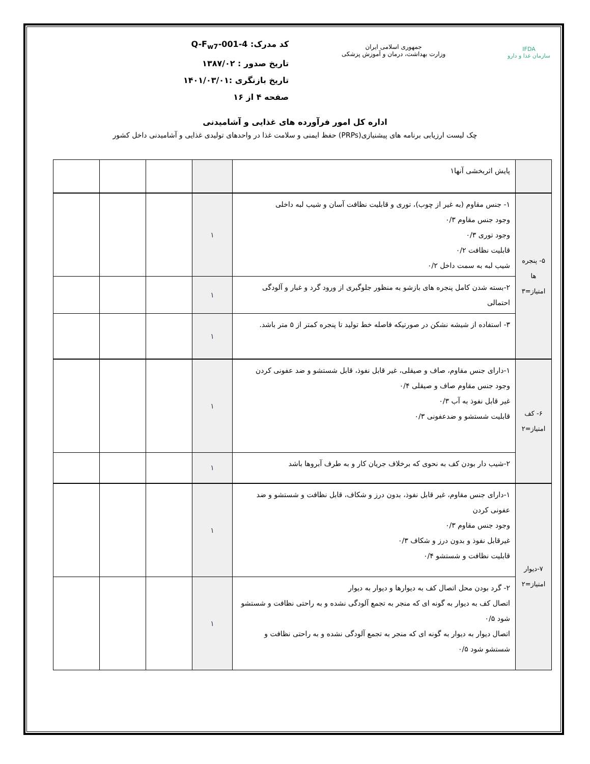IFDA
سازمان غذا و دارو
جمهوری اسلامی ایران
وزارت بهداشت، درمان و آموزش پزشکی
کد مدرک: Q-F<sub>w7</sub>-001-4
تاریخ صدور : ۱۳۸۷/۰۲
تاریخ بازنگری :۱۴۰۱/۰۳/۰۱
صفحه ۴ از ۱۶
اداره کل امور فرآورده های غذایی و آشامیدنی
چک لیست ارزیابی برنامه های پیشنیازی(PRPs) حفظ ایمنی و سلامت غذا در واحدهای تولیدی غذایی و آشامیدنی داخل کشور
| | پایش اثربخشی آنها۱ | | | | |
| ۵- پنجره ها امتیاز=۳ | ۱- جنس مقاوم (به غیر از چوب)، توری و قابلیت نظافت آسان و شیب لبه داخلی وجود جنس مقاوم ۰/۳ وجود توری ۰/۳ قابلیت نظافت ۰/۲ شیب لبه به سمت داخل ۰/۲ | ۱ | | | |
| | ۲-بسته شدن کامل پنجره های بازشو به منظور جلوگیری از ورود گرد و غبار و آلودگی احتمالی | ۱ | | | |
| | ۳- استفاده از شیشه نشکن در صورتیکه فاصله خط تولید تا پنجره کمتر از ۵ متر باشد. | ۱ | | | |
| ۶- کف امتیاز=۲ | ۱-دارای جنس مقاوم، صاف و صیقلی، غیر قابل نفوذ، قابل شستشو و ضد عفونی کردن وجود جنس مقاوم صاف و صیقلی ۰/۴ غیر قابل نفوذ به آب ۰/۳ قابلیت شستشو و ضدعفونی ۰/۳ | ۱ | | | |
| | ۲-شیب دار بودن کف به نحوی که برخلاف جریان کار و به طرف آبروها باشد | ۱ | | | |
| ۷-دیوار امتیاز=۲ | ۱-دارای جنس مقاوم، غیر قابل نفوذ، بدون درز و شکاف، قابل نظافت و شستشو و ضد عفونی کردن وجود جنس مقاوم ۰/۳ غیرقابل نفوذ و بدون درز و شکاف ۰/۳ قابلیت نظافت و شستشو ۰/۴ | ۱ | | | |
| | ۲- گرد بودن محل اتصال کف به دیوارها و دیوار به دیوار اتصال کف به دیوار به گونه ای که منجر به تجمع آلودگی نشده و به راحتی نظافت و شستشو شود ۰/۵ اتصال دیوار به دیوار به گونه ای که منجر به تجمع آلودگی نشده و به راحتی نظافت و شستشو شود ۰/۵ | ۱ | | | |